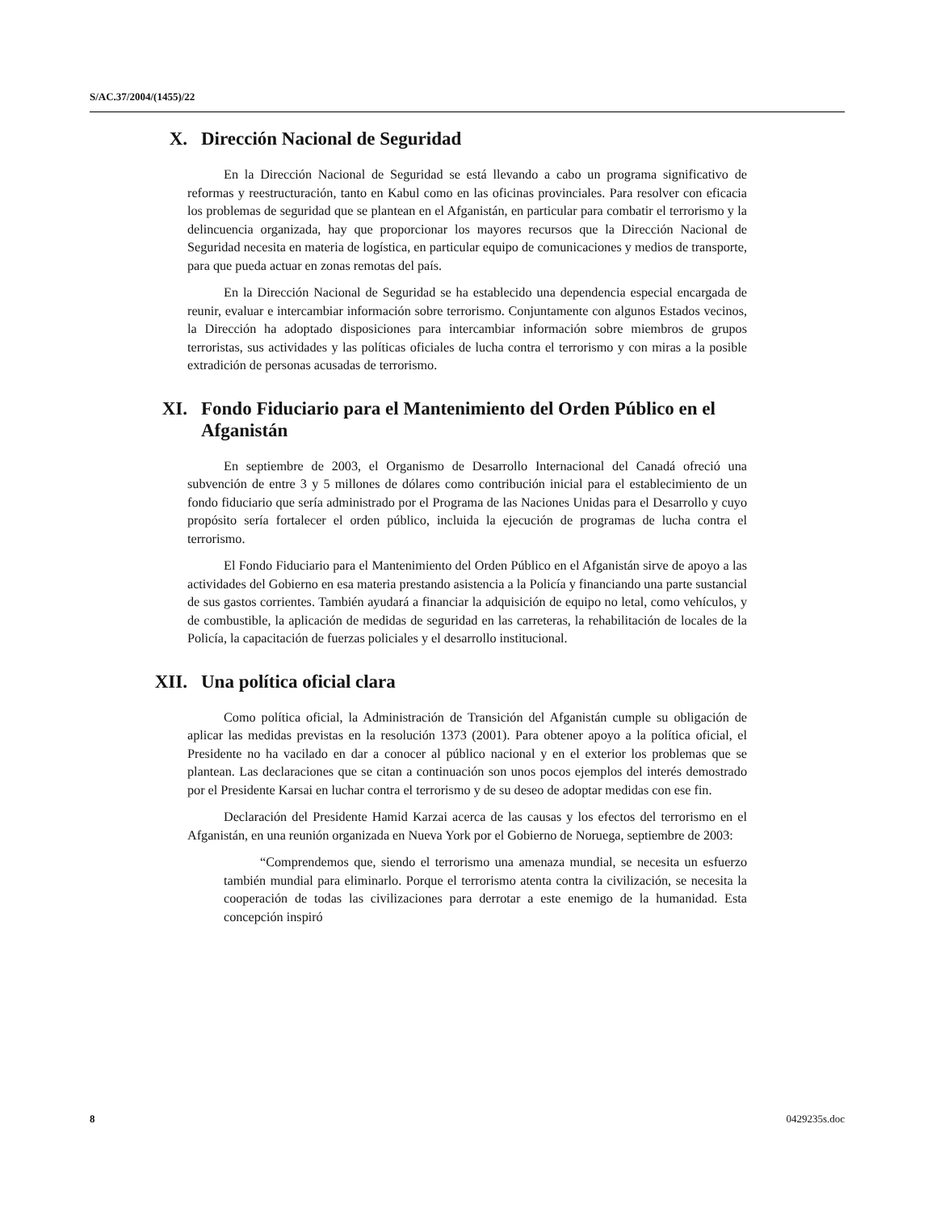S/AC.37/2004/(1455)/22
X. Dirección Nacional de Seguridad
En la Dirección Nacional de Seguridad se está llevando a cabo un programa significativo de reformas y reestructuración, tanto en Kabul como en las oficinas provinciales. Para resolver con eficacia los problemas de seguridad que se plantean en el Afganistán, en particular para combatir el terrorismo y la delincuencia organizada, hay que proporcionar los mayores recursos que la Dirección Nacional de Seguridad necesita en materia de logística, en particular equipo de comunicaciones y medios de transporte, para que pueda actuar en zonas remotas del país.
En la Dirección Nacional de Seguridad se ha establecido una dependencia especial encargada de reunir, evaluar e intercambiar información sobre terrorismo. Conjuntamente con algunos Estados vecinos, la Dirección ha adoptado disposiciones para intercambiar información sobre miembros de grupos terroristas, sus actividades y las políticas oficiales de lucha contra el terrorismo y con miras a la posible extradición de personas acusadas de terrorismo.
XI. Fondo Fiduciario para el Mantenimiento del Orden Público en el Afganistán
En septiembre de 2003, el Organismo de Desarrollo Internacional del Canadá ofreció una subvención de entre 3 y 5 millones de dólares como contribución inicial para el establecimiento de un fondo fiduciario que sería administrado por el Programa de las Naciones Unidas para el Desarrollo y cuyo propósito sería fortalecer el orden público, incluida la ejecución de programas de lucha contra el terrorismo.
El Fondo Fiduciario para el Mantenimiento del Orden Público en el Afganistán sirve de apoyo a las actividades del Gobierno en esa materia prestando asistencia a la Policía y financiando una parte sustancial de sus gastos corrientes. También ayudará a financiar la adquisición de equipo no letal, como vehículos, y de combustible, la aplicación de medidas de seguridad en las carreteras, la rehabilitación de locales de la Policía, la capacitación de fuerzas policiales y el desarrollo institucional.
XII. Una política oficial clara
Como política oficial, la Administración de Transición del Afganistán cumple su obligación de aplicar las medidas previstas en la resolución 1373 (2001). Para obtener apoyo a la política oficial, el Presidente no ha vacilado en dar a conocer al público nacional y en el exterior los problemas que se plantean. Las declaraciones que se citan a continuación son unos pocos ejemplos del interés demostrado por el Presidente Karsai en luchar contra el terrorismo y de su deseo de adoptar medidas con ese fin.
Declaración del Presidente Hamid Karzai acerca de las causas y los efectos del terrorismo en el Afganistán, en una reunión organizada en Nueva York por el Gobierno de Noruega, septiembre de 2003:
“Comprendemos que, siendo el terrorismo una amenaza mundial, se necesita un esfuerzo también mundial para eliminarlo. Porque el terrorismo atenta contra la civilización, se necesita la cooperación de todas las civilizaciones para derrotar a este enemigo de la humanidad. Esta concepción inspiró
8 0429235s.doc